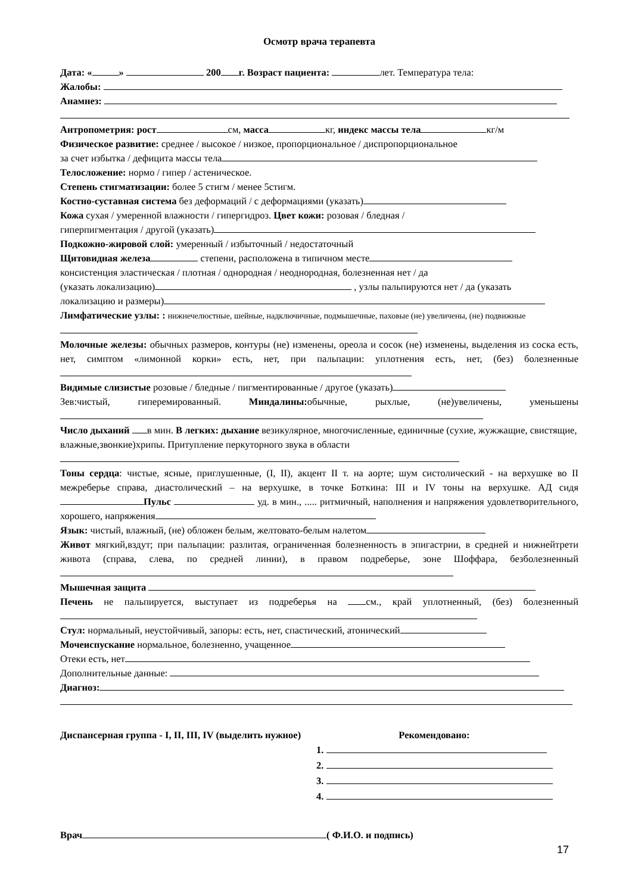Осмотр врача терапевта
Дата: « » 200 г. Возраст пациента: лет. Температура тела:
Жалобы:
Анамнез:
Антропометрия: рост см, масса кг, индекс массы тела кг/м
Физическое развитие: среднее / высокое / низкое, пропорциональное / диспропорциональное
за счет избытка / дефицита массы тела
Телосложение: нормо / гипер / астеническое.
Степень стигматизации: более 5 стигм / менее 5стигм.
Костно-суставная система без деформаций / с деформациями (указать)
Кожа сухая / умеренной влажности / гипергидроз. Цвет кожи: розовая / бледная /
гиперпигментация / другой (указать)
Подкожно-жировой слой: умеренный / избыточный / недостаточный
Щитовидная железа степени, расположена в типичном месте
консистенция эластическая / плотная / однородная / неоднородная, болезненная нет / да
(указать локализацию) , узлы пальпируются нет / да (указать
локализацию и размеры)
Лимфатические узлы: : нижнечелюстные, шейные, надключичные, подмышечные, паховые (не) увеличены, (не) подвижные
Молочные железы: обычных размеров, контуры (не) изменены, ореола и сосок (не) изменены, выделения из соска есть, нет, симптом «лимонной корки» есть, нет, при пальпации: уплотнения есть, нет, (без) болезненные
Видимые слизистые розовые / бледные / пигментированные / другое (указать)
Зев:чистый, гиперемированный. Миндалины: обычные, рыхлые, (не)увеличены, уменьшены
Число дыханий в мин. В легких: дыхание везикулярное, многочисленные, единичные (сухие, жужжащие, свистящие, влажные,звонкие)хрипы. Притупление перкуторного звука в области
Тоны сердца: чистые, ясные, приглушенные, (I, II), акцент II т. на аорте; шум систолический - на верхушке во II межреберье справа, диастолический – на верхушке, в точке Боткина: III и IV тоны на верхушке. АД сидя Пульс уд. в мин., ..... ритмичный, наполнения и напряжения удовлетворительного, хорошего, напряжения
Язык: чистый, влажный, (не) обложен белым, желтовато-белым налетом
Живот мягкий,вздут; при пальпации: разлитая, ограниченная болезненность в эпигастрии, в средней и нижнейтрети живота (справа, слева, по средней линии), в правом подреберье, зоне Шоффара, безболезненный
Мышечная защита
Печень не пальпируется, выступает из подреберья на см., край уплотненный, (без) болезненный
Стул: нормальный, неустойчивый, запоры: есть, нет, спастический, атонический
Мочеиспускание нормальное, болезненно, учащенное
Отеки есть, нет
Дополнительные данные:
Диагноз:
Диспансерная группа - I, II, III, IV (выделить нужное) Рекомендовано:
1.
2.
3.
4.
Врач ( Ф.И.О. и подпись)
17